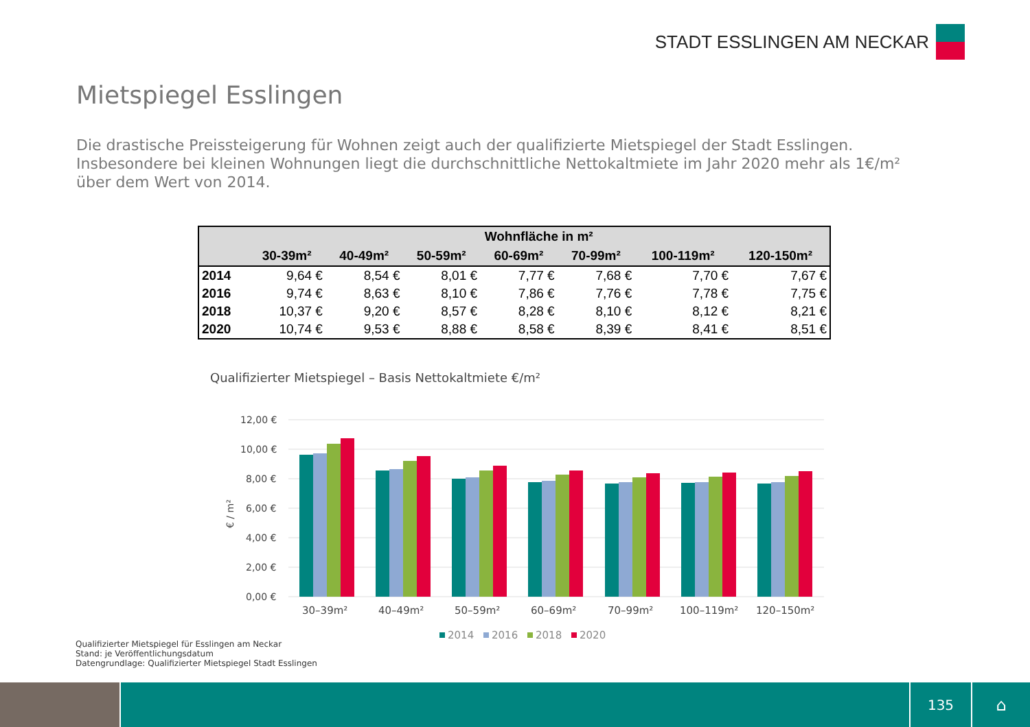STADT ESSLINGEN AM NECKAR
Mietspiegel Esslingen
Die drastische Preissteigerung für Wohnen zeigt auch der qualifizierte Mietspiegel der Stadt Esslingen. Insbesondere bei kleinen Wohnungen liegt die durchschnittliche Nettokaltmiete im Jahr 2020 mehr als 1€/m² über dem Wert von 2014.
| | Wohnfläche in m² | | | | | | |
| --- | --- | --- | --- | --- | --- | --- | --- |
| | 30-39m² | 40-49m² | 50-59m² | 60-69m² | 70-99m² | 100-119m² | 120-150m² |
| 2014 | 9,64 € | 8,54 € | 8,01 € | 7,77 € | 7,68 € | 7,70 € | 7,67 € |
| 2016 | 9,74 € | 8,63 € | 8,10 € | 7,86 € | 7,76 € | 7,78 € | 7,75 € |
| 2018 | 10,37 € | 9,20 € | 8,57 € | 8,28 € | 8,10 € | 8,12 € | 8,21 € |
| 2020 | 10,74 € | 9,53 € | 8,88 € | 8,58 € | 8,39 € | 8,41 € | 8,51 € |
Qualifizierter Mietspiegel – Basis Nettokaltmiete €/m²
12,00 €
10,00 €
8,00 €
6,00 €
4,00 €
2,00 €
0,00 €
€ / m²
30–39m²
40–49m²
50–59m²
60–69m²
70–99m²
100–119m²
120–150m²
2014
2016
2018
2020
Qualifizierter Mietspiegel für Esslingen am Neckar
Stand: je Veröffentlichungsdatum
Datengrundlage: Qualifizierter Mietspiegel Stadt Esslingen
135
⌂